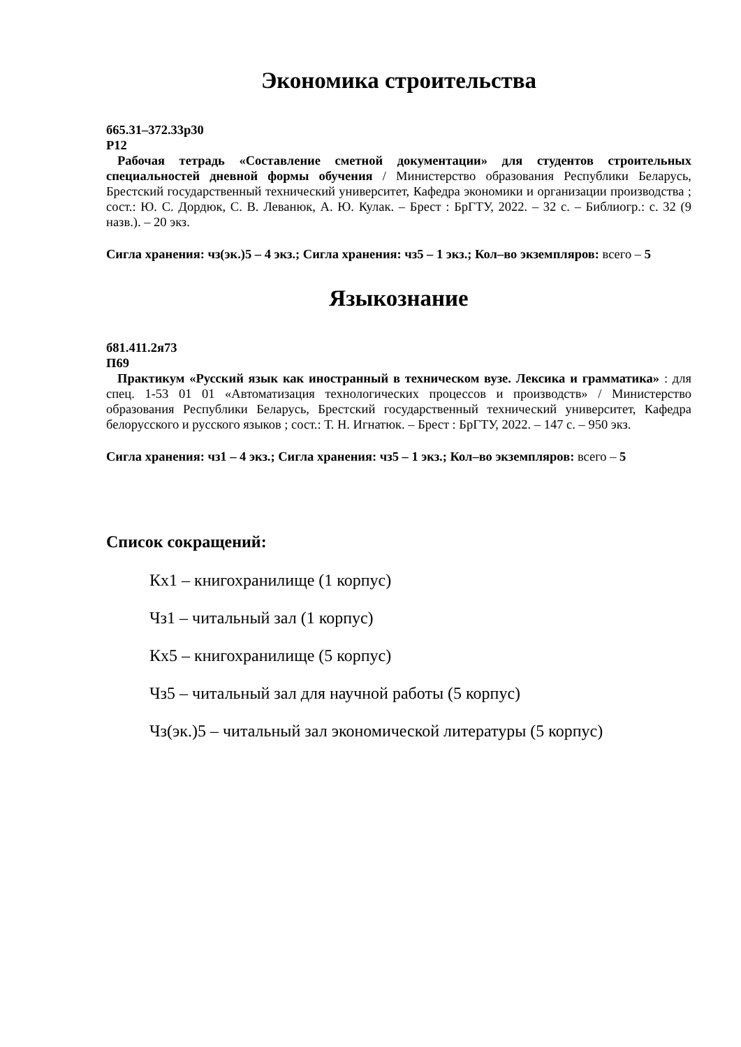Экономика строительства
б65.31–372.33р30
Р12
Рабочая тетрадь «Составление сметной документации» для студентов строительных специальностей дневной формы обучения / Министерство образования Республики Беларусь, Брестский государственный технический университет, Кафедра экономики и организации производства ; сост.: Ю. С. Дордюк, С. В. Леванюк, А. Ю. Кулак. – Брест : БрГТУ, 2022. – 32 с. – Библиогр.: с. 32 (9 назв.). – 20 экз.
Сигла хранения: чз(эк.)5 – 4 экз.; Сигла хранения: чз5 – 1 экз.; Кол–во экземпляров: всего – 5
Языкознание
б81.411.2я73
П69
Практикум «Русский язык как иностранный в техническом вузе. Лексика и грамматика» : для спец. 1-53 01 01 «Автоматизация технологических процессов и производств» / Министерство образования Республики Беларусь, Брестский государственный технический университет, Кафедра белорусского и русского языков ; сост.: Т. Н. Игнатюк. – Брест : БрГТУ, 2022. – 147 с. – 950 экз.
Сигла хранения: чз1 – 4 экз.; Сигла хранения: чз5 – 1 экз.; Кол–во экземпляров: всего – 5
Список сокращений:
Кх1 – книгохранилище (1 корпус)
Чз1 – читальный зал (1 корпус)
Кх5 – книгохранилище (5 корпус)
Чз5 – читальный зал для научной работы (5 корпус)
Чз(эк.)5 – читальный зал экономической литературы (5 корпус)